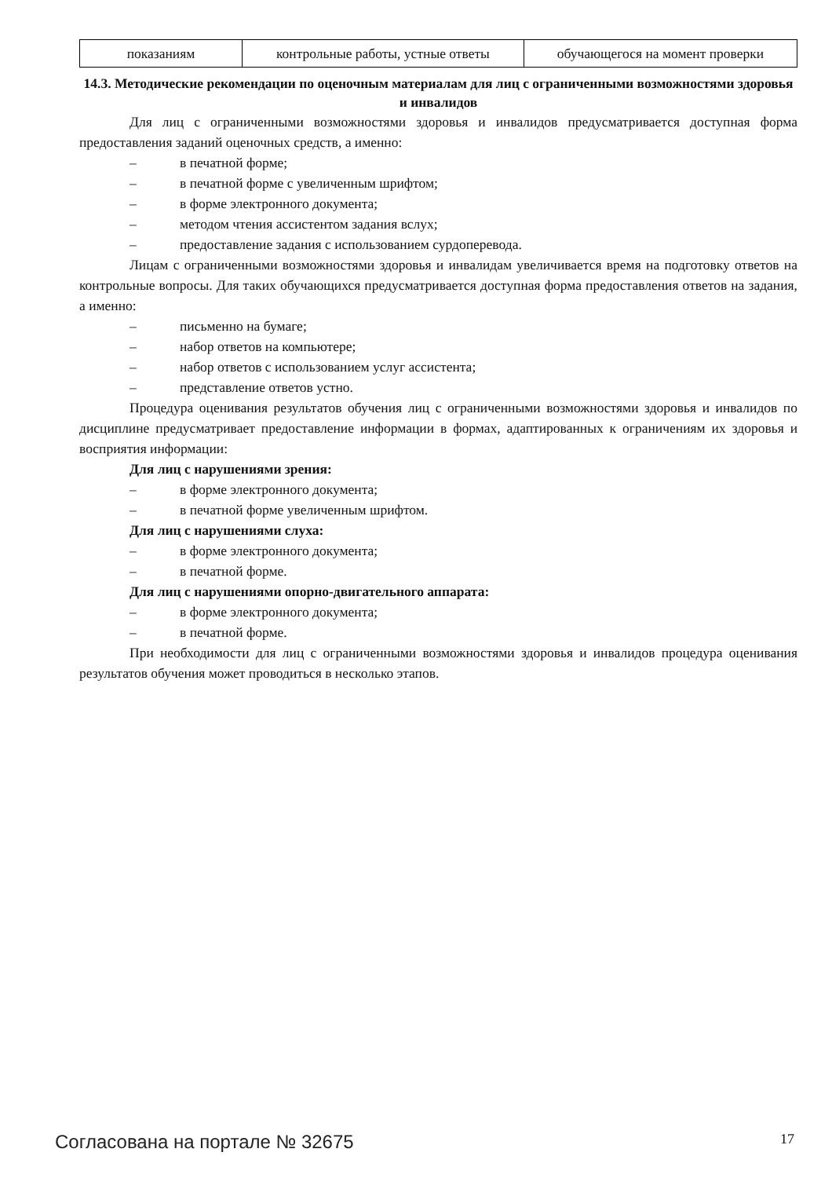| показаниям | контрольные работы, устные ответы | обучающегося на момент проверки |
14.3. Методические рекомендации по оценочным материалам для лиц с ограниченными возможностями здоровья и инвалидов
Для лиц с ограниченными возможностями здоровья и инвалидов предусматривается доступная форма предоставления заданий оценочных средств, а именно:
– в печатной форме;
– в печатной форме с увеличенным шрифтом;
– в форме электронного документа;
– методом чтения ассистентом задания вслух;
– предоставление задания с использованием сурдоперевода.
Лицам с ограниченными возможностями здоровья и инвалидам увеличивается время на подготовку ответов на контрольные вопросы. Для таких обучающихся предусматривается доступная форма предоставления ответов на задания, а именно:
– письменно на бумаге;
– набор ответов на компьютере;
– набор ответов с использованием услуг ассистента;
– представление ответов устно.
Процедура оценивания результатов обучения лиц с ограниченными возможностями здоровья и инвалидов по дисциплине предусматривает предоставление информации в формах, адаптированных к ограничениям их здоровья и восприятия информации:
Для лиц с нарушениями зрения:
– в форме электронного документа;
– в печатной форме увеличенным шрифтом.
Для лиц с нарушениями слуха:
– в форме электронного документа;
– в печатной форме.
Для лиц с нарушениями опорно-двигательного аппарата:
– в форме электронного документа;
– в печатной форме.
При необходимости для лиц с ограниченными возможностями здоровья и инвалидов процедура оценивания результатов обучения может проводиться в несколько этапов.
Согласована на портале № 32675 17